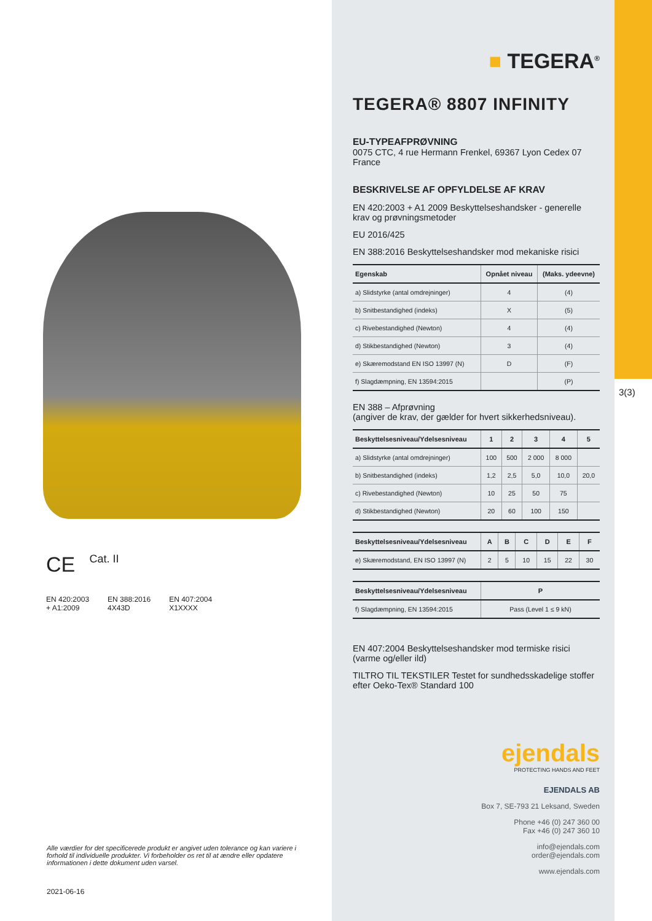CE
Cat. II
EN 420:2003
+ A1:2009
EN 388:2016
4X43D
EN 407:2004
X1XXXX
Alle værdier for det specificerede produkt er angivet uden tolerance og kan variere i forhold til individuelle produkter. Vi forbeholder os ret til at ændre eller opdatere informationen i dette dokument uden varsel.
2021-06-16
■ TEGERA<sup>®</sup>
TEGERA® 8807 INFINITY
EU-TYPEAFPRØVNING
0075 CTC, 4 rue Hermann Frenkel, 69367 Lyon Cedex 07 France
BESKRIVELSE AF OPFYLDELSE AF KRAV
EN 420:2003 + A1 2009 Beskyttelseshandsker - generelle krav og prøvningsmetoder
EU 2016/425
EN 388:2016 Beskyttelseshandsker mod mekaniske risici
| Egenskab | Opnået niveau | (Maks. ydeevne) |
| --- | --- | --- |
| a) Slidstyrke (antal omdrejninger) | 4 | (4) |
| b) Snitbestandighed (indeks) | X | (5) |
| c) Rivebestandighed (Newton) | 4 | (4) |
| d) Stikbestandighed (Newton) | 3 | (4) |
| e) Skæremodstand EN ISO 13997 (N) | D | (F) |
| f) Slagdæmpning, EN 13594:2015 | | (P) |
EN 388 – Afprøvning
(angiver de krav, der gælder for hvert sikkerhedsniveau).
| Beskyttelsesniveau/Ydelsesniveau | 1 | 2 | 3 | 4 | 5 |
| --- | --- | --- | --- | --- | --- |
| a) Slidstyrke (antal omdrejninger) | 100 | 500 | 2 000 | 8 000 | |
| b) Snitbestandighed (indeks) | 1,2 | 2,5 | 5,0 | 10,0 | 20,0 |
| c) Rivebestandighed (Newton) | 10 | 25 | 50 | 75 | |
| d) Stikbestandighed (Newton) | 20 | 60 | 100 | 150 | |
| Beskyttelsesniveau/Ydelsesniveau | A | B | C | D | E | F |
| --- | --- | --- | --- | --- | --- | --- |
| e) Skæremodstand, EN ISO 13997 (N) | 2 | 5 | 10 | 15 | 22 | 30 |
| Beskyttelsesniveau/Ydelsesniveau | P |
| --- | --- |
| f) Slagdæmpning, EN 13594:2015 | Pass (Level 1 ≤ 9 kN) |
EN 407:2004 Beskyttelseshandsker mod termiske risici (varme og/eller ild)
TILTRO TIL TEKSTILER Testet for sundhedsskadelige stoffer efter Oeko-Tex® Standard 100
ejendals
PROTECTING HANDS AND FEET
EJENDALS AB
Box 7, SE-793 21 Leksand, Sweden
Phone +46 (0) 247 360 00
Fax +46 (0) 247 360 10
info@ejendals.com
order@ejendals.com
www.ejendals.com
3(3)